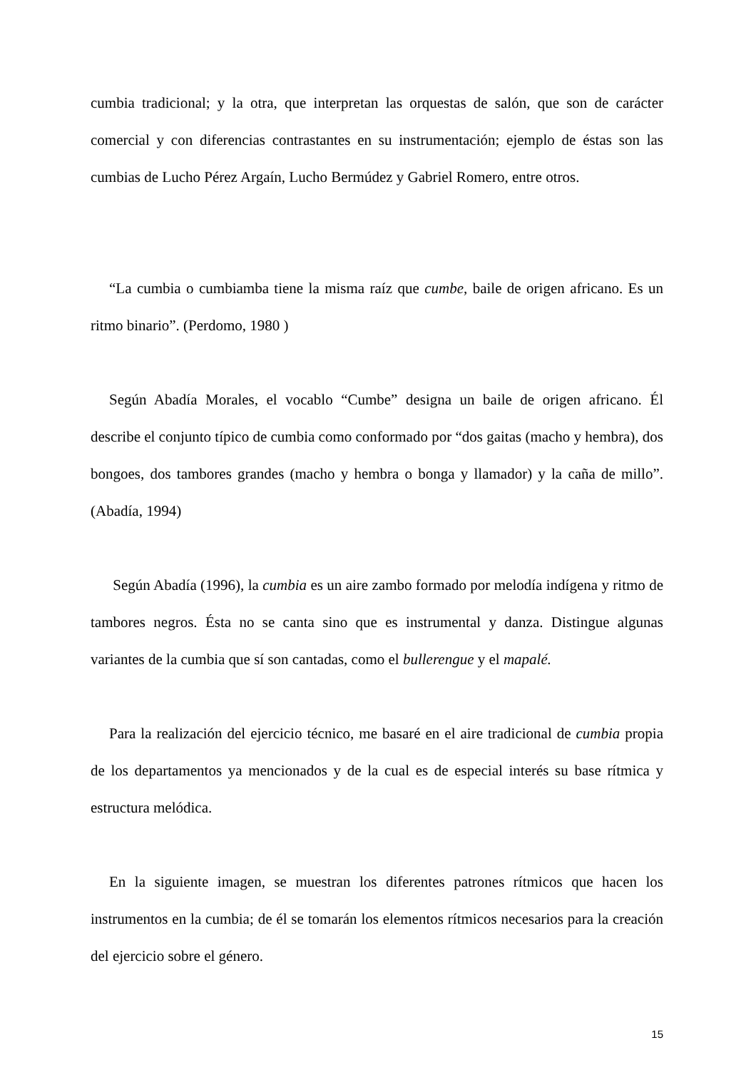cumbia tradicional; y la otra, que interpretan las orquestas de salón, que son de carácter comercial y con diferencias contrastantes en su instrumentación; ejemplo de éstas son las cumbias de Lucho Pérez Argaín, Lucho Bermúdez y Gabriel Romero, entre otros.
“La cumbia o cumbiamba tiene la misma raíz que cumbe, baile de origen africano. Es un ritmo binario”. (Perdomo, 1980 )
Según Abadía Morales, el vocablo “Cumbe” designa un baile de origen africano. Él describe el conjunto típico de cumbia como conformado por “dos gaitas (macho y hembra), dos bongoes, dos tambores grandes (macho y hembra o bonga y llamador) y la caña de millo”. (Abadía, 1994)
Según Abadía (1996), la cumbia es un aire zambo formado por melodía indígena y ritmo de tambores negros. Ésta no se canta sino que es instrumental y danza. Distingue algunas variantes de la cumbia que sí son cantadas, como el bullerengue y el mapalé.
Para la realización del ejercicio técnico, me basaré en el aire tradicional de cumbia propia de los departamentos ya mencionados y de la cual es de especial interés su base rítmica y estructura melódica.
En la siguiente imagen, se muestran los diferentes patrones rítmicos que hacen los instrumentos en la cumbia; de él se tomarán los elementos rítmicos necesarios para la creación del ejercicio sobre el género.
15